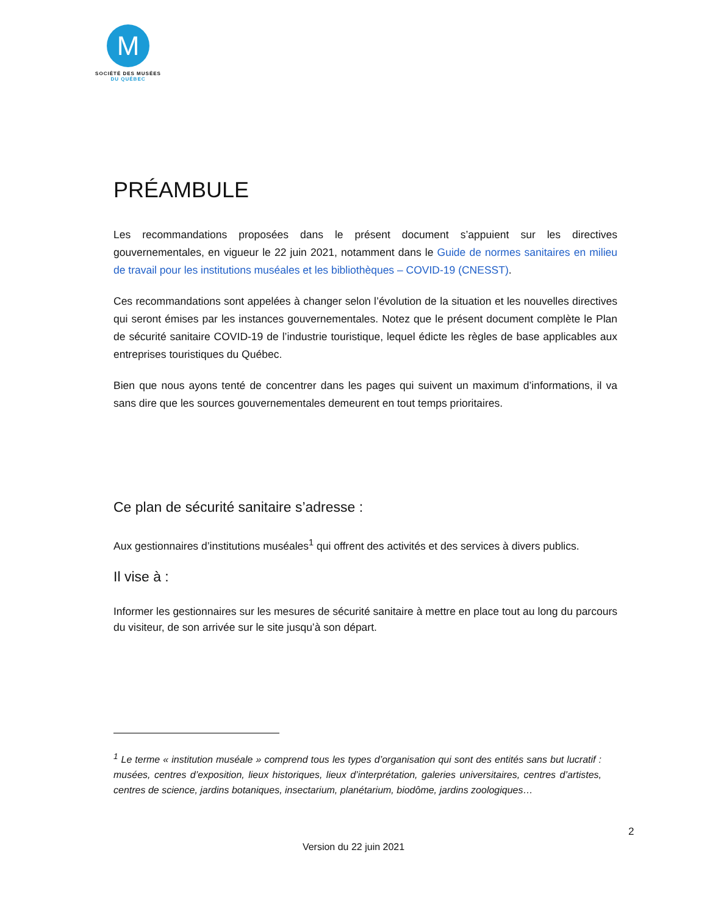M
SOCIÉTÉ DES MUSÉES
DU QUÉBEC
PRÉAMBULE
Les recommandations proposées dans le présent document s’appuient sur les directives gouvernementales, en vigueur le 22 juin 2021, notamment dans le Guide de normes sanitaires en milieu de travail pour les institutions muséales et les bibliothèques – COVID-19 (CNESST).
Ces recommandations sont appelées à changer selon l’évolution de la situation et les nouvelles directives qui seront émises par les instances gouvernementales. Notez que le présent document complète le Plan de sécurité sanitaire COVID-19 de l’industrie touristique, lequel édicte les règles de base applicables aux entreprises touristiques du Québec.
Bien que nous ayons tenté de concentrer dans les pages qui suivent un maximum d’informations, il va sans dire que les sources gouvernementales demeurent en tout temps prioritaires.
Ce plan de sécurité sanitaire s’adresse :
Aux gestionnaires d’institutions muséales<sup>1</sup> qui offrent des activités et des services à divers publics.
Il vise à :
Informer les gestionnaires sur les mesures de sécurité sanitaire à mettre en place tout au long du parcours du visiteur, de son arrivée sur le site jusqu’à son départ.
<sup>1</sup> Le terme « institution muséale » comprend tous les types d’organisation qui sont des entités sans but lucratif : musées, centres d’exposition, lieux historiques, lieux d’interprétation, galeries universitaires, centres d’artistes, centres de science, jardins botaniques, insectarium, planétarium, biodôme, jardins zoologiques…
2
Version du 22 juin 2021